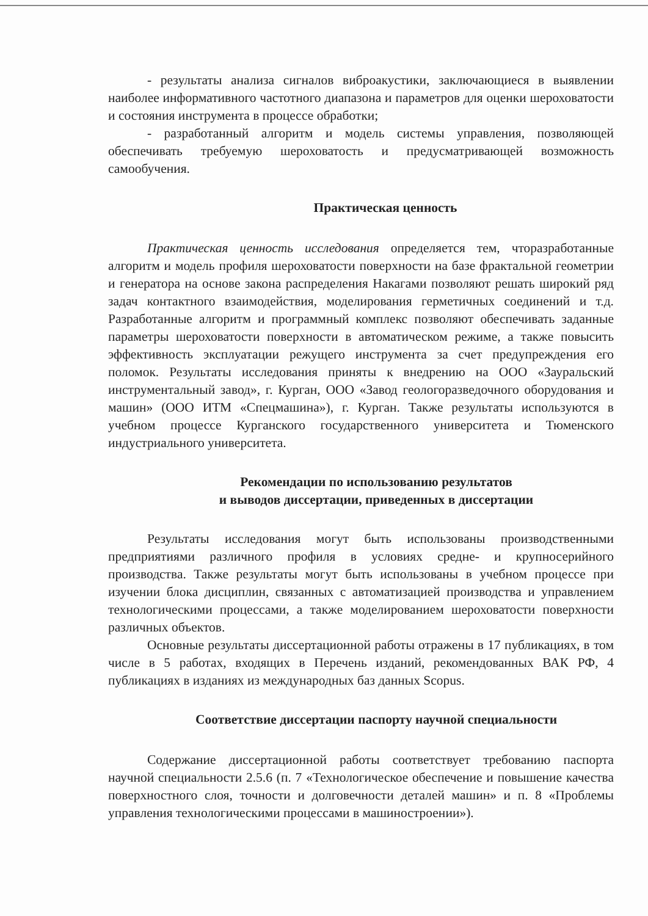- результаты анализа сигналов виброакустики, заключающиеся в выявлении наиболее информативного частотного диапазона и параметров для оценки шероховатости и состояния инструмента в процессе обработки;
- разработанный алгоритм и модель системы управления, позволяющей обеспечивать требуемую шероховатость и предусматривающей возможность самообучения.
Практическая ценность
Практическая ценность исследования определяется тем, чторазработанные алгоритм и модель профиля шероховатости поверхности на базе фрактальной геометрии и генератора на основе закона распределения Накагами позволяют решать широкий ряд задач контактного взаимодействия, моделирования герметичных соединений и т.д. Разработанные алгоритм и программный комплекс позволяют обеспечивать заданные параметры шероховатости поверхности в автоматическом режиме, а также повысить эффективность эксплуатации режущего инструмента за счет предупреждения его поломок. Результаты исследования приняты к внедрению на ООО «Зауральский инструментальный завод», г. Курган, ООО «Завод геологоразведочного оборудования и машин» (ООО ИТМ «Спецмашина»), г. Курган. Также результаты используются в учебном процессе Курганского государственного университета и Тюменского индустриального университета.
Рекомендации по использованию результатов
и выводов диссертации, приведенных в диссертации
Результаты исследования могут быть использованы производственными предприятиями различного профиля в условиях средне- и крупносерийного производства. Также результаты могут быть использованы в учебном процессе при изучении блока дисциплин, связанных с автоматизацией производства и управлением технологическими процессами, а также моделированием шероховатости поверхности различных объектов.
Основные результаты диссертационной работы отражены в 17 публикациях, в том числе в 5 работах, входящих в Перечень изданий, рекомендованных ВАК РФ, 4 публикациях в изданиях из международных баз данных Scopus.
Соответствие диссертации паспорту научной специальности
Содержание диссертационной работы соответствует требованию паспорта научной специальности 2.5.6 (п. 7 «Технологическое обеспечение и повышение качества поверхностного слоя, точности и долговечности деталей машин» и п. 8 «Проблемы управления технологическими процессами в машиностроении»).